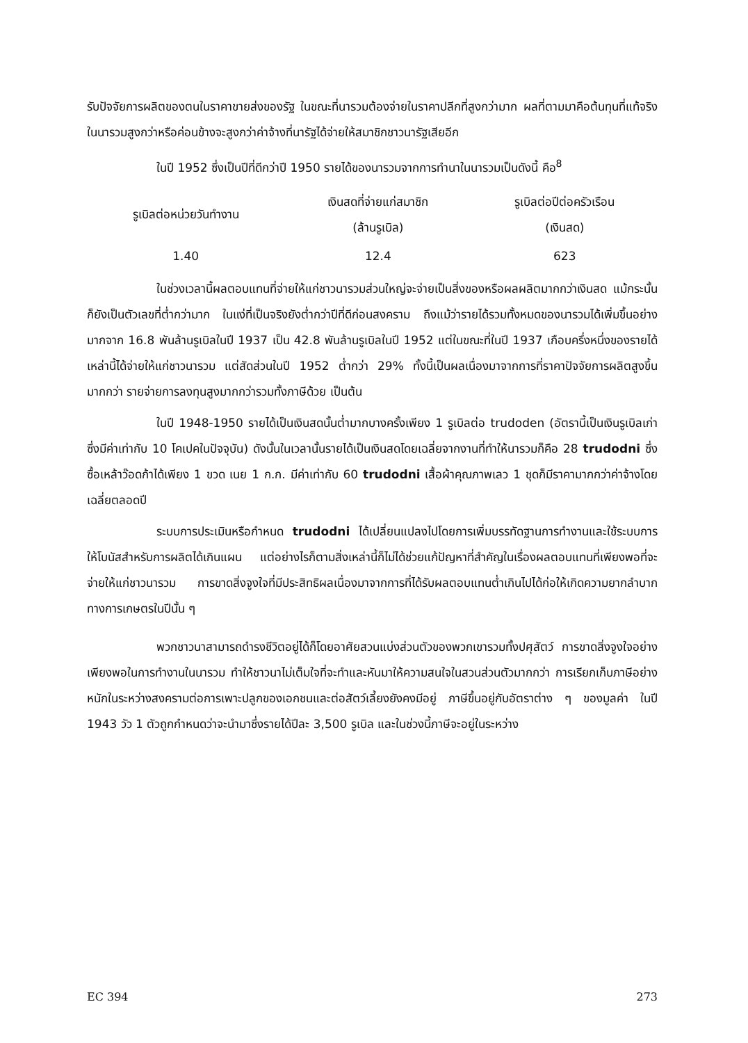รับปัจจัยการผลิตของตนในราคาขายส่งของรัฐ ในขณะที่นารวมต้องจ่ายในราคาปลีกที่สูงกว่ามาก ผลที่ตามมาคือต้นทุนที่แท้จริงในนารวมสูงกว่าหรือค่อนข้างจะสูงกว่าค่าจ้างที่นารัฐได้จ่ายให้สมาชิกชาวนารัฐเสียอีก
ในปี 1952 ซึ่งเป็นปีที่ดีกว่าปี 1950 รายได้ของนารวมจากการทำนาในนารวมเป็นดังนี้ คือ<sup>8</sup>
| รูเบิลต่อหน่วยวันทำงาน | เงินสดที่จ่ายแก่สมาชิก (ล้านรูเบิล) | รูเบิลต่อปีต่อครัวเรือน (เงินสด) |
| --- | --- | --- |
| 1.40 | 12.4 | 623 |
ในช่วงเวลานี้ผลตอบแทนที่จ่ายให้แก่ชาวนารวมส่วนใหญ่จะจ่ายเป็นสิ่งของหรือผลผลิตมากกว่าเงินสด แม้กระนั้นก็ยังเป็นตัวเลขที่ต่ำกว่ามาก ในแง่ที่เป็นจริงยังต่ำกว่าปีที่ดีก่อนสงคราม ถึงแม้ว่ารายได้รวมทั้งหมดของนารวมได้เพิ่มขึ้นอย่างมากจาก 16.8 พันล้านรูเบิลในปี 1937 เป็น 42.8 พันล้านรูเบิลในปี 1952 แต่ในขณะที่ในปี 1937 เกือบครึ่งหนึ่งของรายได้เหล่านี้ได้จ่ายให้แก่ชาวนารวม แต่สัดส่วนในปี 1952 ต่ำกว่า 29% ทั้งนี้เป็นผลเนื่องมาจากการที่ราคาปัจจัยการผลิตสูงขึ้นมากกว่า รายจ่ายการลงทุนสูงมากกว่ารวมทั้งภาษีด้วย เป็นต้น
ในปี 1948-1950 รายได้เป็นเงินสดนั้นต่ำมากบางครั้งเพียง 1 รูเบิลต่อ trudoden (อัตรานี้เป็นเงินรูเบิลเก่าซึ่งมีค่าเท่ากับ 10 โคเปคในปัจจุบัน) ดังนั้นในเวลานั้นรายได้เป็นเงินสดโดยเฉลี่ยจากงานที่ทำให้นารวมก็คือ 28 trudodni ซึ่งซื้อเหล้าว๊อดก้าได้เพียง 1 ขวด เนย 1 ก.ก. มีค่าเท่ากับ 60 trudodni เสื้อผ้าคุณภาพเลว 1 ชุดก็มีราคามากกว่าค่าจ้างโดยเฉลี่ยตลอดปี
ระบบการประเมินหรือกำหนด trudodni ได้เปลี่ยนแปลงไปโดยการเพิ่มบรรทัดฐานการทำงานและใช้ระบบการให้โบนัสสำหรับการผลิตได้เกินแผน แต่อย่างไรก็ตามสิ่งเหล่านี้ก็ไม่ได้ช่วยแก้ปัญหาที่สำคัญในเรื่องผลตอบแทนที่เพียงพอที่จะจ่ายให้แก่ชาวนารวม การขาดสิ่งจูงใจที่มีประสิทธิผลเนื่องมาจากการที่ได้รับผลตอบแทนต่ำเกินไปได้ก่อให้เกิดความยากลำบากทางการเกษตรในปีนั้น ๆ
พวกชาวนาสามารถดำรงชีวิตอยู่ได้ก็โดยอาศัยสวนแบ่งส่วนตัวของพวกเขารวมทั้งปศุสัตว์ การขาดสิ่งจูงใจอย่างเพียงพอในการทำงานในนารวม ทำให้ชาวนาไม่เต็มใจที่จะทำและหันมาให้ความสนใจในสวนส่วนตัวมากกว่า การเรียกเก็บภาษีอย่างหนักในระหว่างสงครามต่อการเพาะปลูกของเอกชนและต่อสัตว์เลี้ยงยังคงมีอยู่ ภาษีขึ้นอยู่กับอัตราต่าง ๆ ของมูลค่า ในปี 1943 วัว 1 ตัวถูกกำหนดว่าจะนำมาซึ่งรายได้ปีละ 3,500 รูเบิล และในช่วงนี้ภาษีจะอยู่ในระหว่าง
EC 394 273